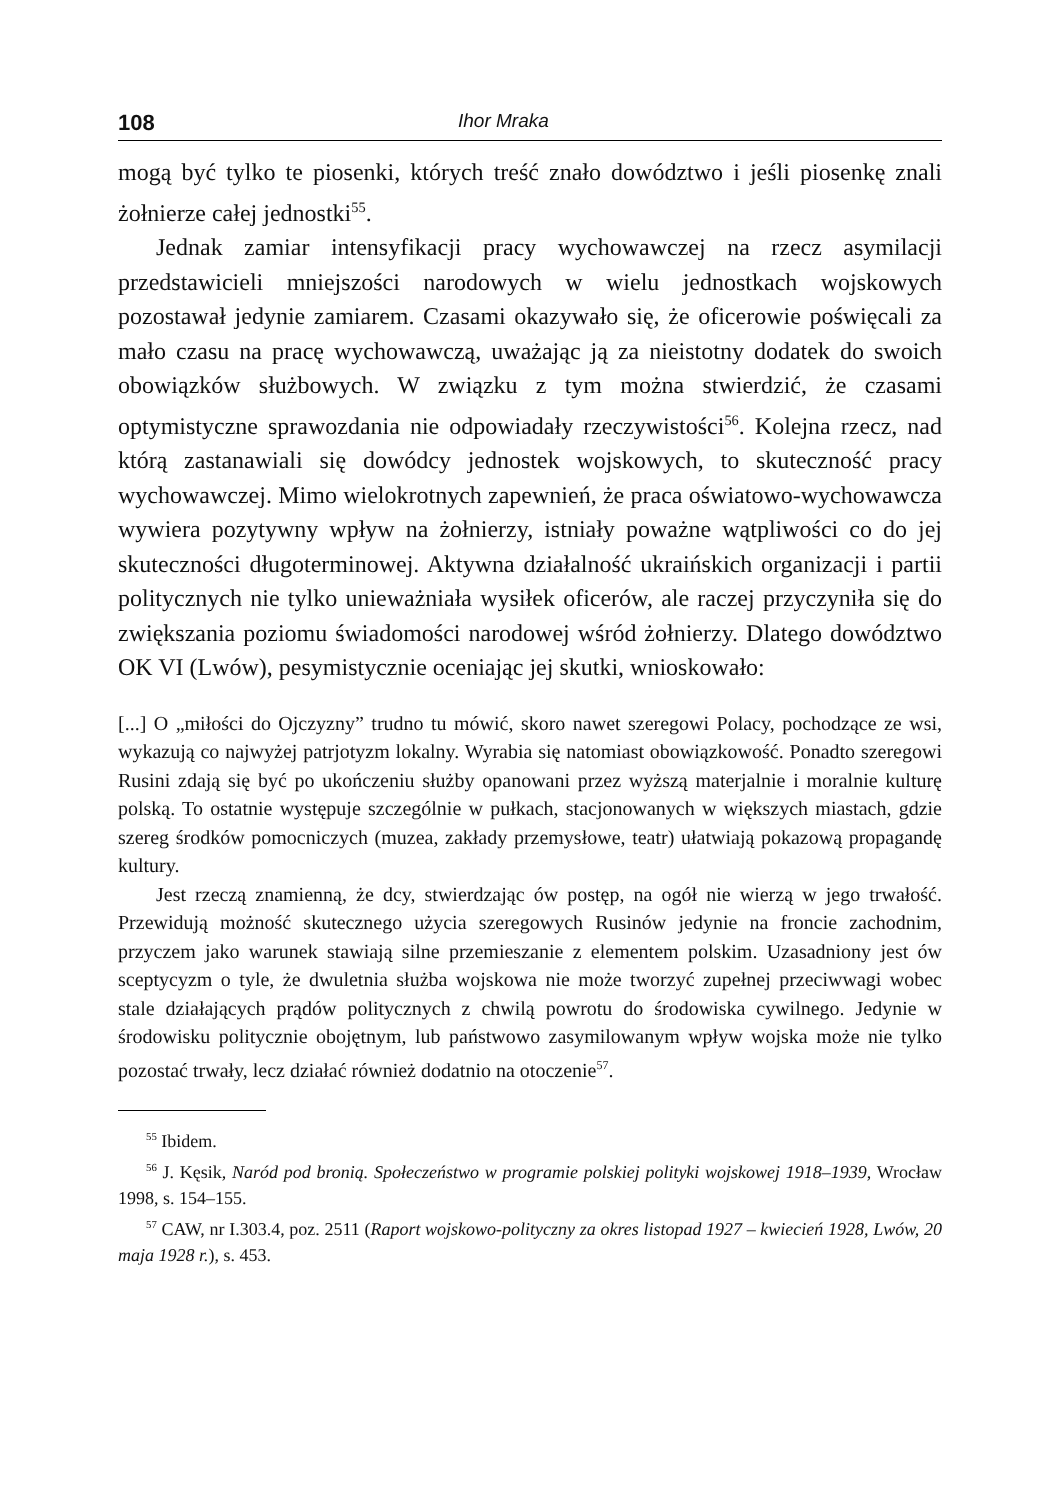108 Ihor Mraka
mogą być tylko te piosenki, których treść znało dowództwo i jeśli piosenkę znali żołnierze całej jednostki<sup>55</sup>.
Jednak zamiar intensyfikacji pracy wychowawczej na rzecz asymilacji przedstawicieli mniejszości narodowych w wielu jednostkach wojskowych pozostawał jedynie zamiarem. Czasami okazywało się, że oficerowie poświęcali za mało czasu na pracę wychowawczą, uważając ją za nieistotny dodatek do swoich obowiązków służbowych. W związku z tym można stwierdzić, że czasami optymistyczne sprawozdania nie odpowiadały rzeczywistości<sup>56</sup>. Kolejna rzecz, nad którą zastanawiali się dowódcy jednostek wojskowych, to skuteczność pracy wychowawczej. Mimo wielokrotnych zapewnień, że praca oświatowo-wychowawcza wywiera pozytywny wpływ na żołnierzy, istniały poważne wątpliwości co do jej skuteczności długoterminowej. Aktywna działalność ukraińskich organizacji i partii politycznych nie tylko unieważniała wysiłek oficerów, ale raczej przyczyniła się do zwiększania poziomu świadomości narodowej wśród żołnierzy. Dlatego dowództwo OK VI (Lwów), pesymistycznie oceniając jej skutki, wnioskowało:
[...] O „miłości do Ojczyzny” trudno tu mówić, skoro nawet szeregowi Polacy, pochodzące ze wsi, wykazują co najwyżej patrjotyzm lokalny. Wyrabia się natomiast obowiązkowość. Ponadto szeregowi Rusini zdają się być po ukończeniu służby opanowani przez wyższą materjalnie i moralnie kulturę polską. To ostatnie występuje szczególnie w pułkach, stacjonowanych w większych miastach, gdzie szereg środków pomocniczych (muzea, zakłady przemysłowe, teatr) ułatwiają pokazową propagandę kultury.
Jest rzeczą znamienną, że dcy, stwierdzając ów postęp, na ogół nie wierzą w jego trwałość. Przewidują możność skutecznego użycia szeregowych Rusinów jedynie na froncie zachodnim, przyczem jako warunek stawiają silne przemieszanie z elementem polskim. Uzasadniony jest ów sceptycyzm o tyle, że dwuletnia służba wojskowa nie może tworzyć zupełnej przeciwwagi wobec stale działających prądów politycznych z chwilą powrotu do środowiska cywilnego. Jedynie w środowisku politycznie obojętnym, lub państwowo zasymilowanym wpływ wojska może nie tylko pozostać trwały, lecz działać również dodatnio na otoczenie<sup>57</sup>.
<sup>55</sup> Ibidem.
<sup>56</sup> J. Kęsik, Naród pod bronią. Społeczeństwo w programie polskiej polityki wojskowej 1918–1939, Wrocław 1998, s. 154–155.
<sup>57</sup> CAW, nr I.303.4, poz. 2511 (Raport wojskowo-polityczny za okres listopad 1927 – kwiecień 1928, Lwów, 20 maja 1928 r.), s. 453.